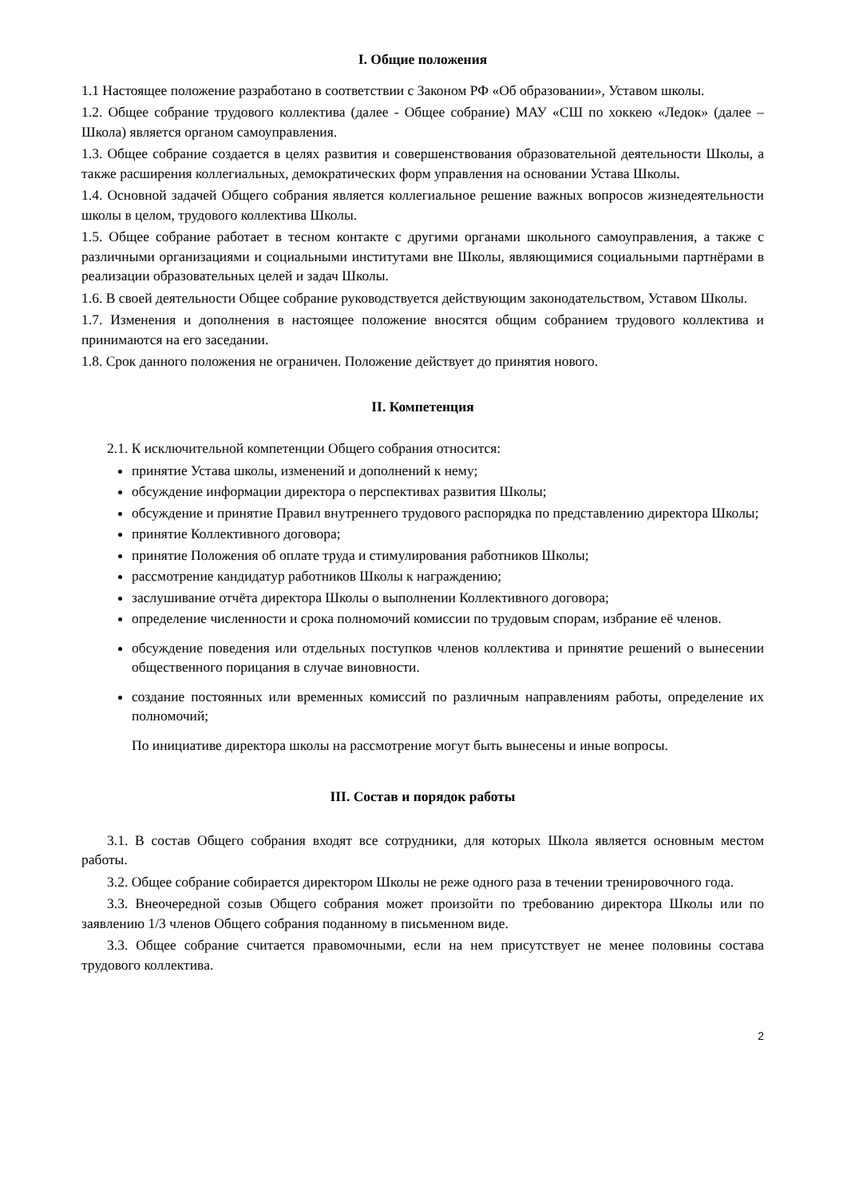I. Общие положения
1.1 Настоящее положение разработано в соответствии с Законом РФ «Об образовании», Уставом школы.
1.2. Общее собрание трудового коллектива (далее - Общее собрание) МАУ «СШ по хоккею «Ледок» (далее – Школа) является органом самоуправления.
1.3. Общее собрание создается в целях развития и совершенствования образовательной деятельности Школы, а также расширения коллегиальных, демократических форм управления на основании Устава Школы.
1.4. Основной задачей Общего собрания является коллегиальное решение важных вопросов жизнедеятельности школы в целом, трудового коллектива Школы.
1.5. Общее собрание работает в тесном контакте с другими органами школьного самоуправления, а также с различными организациями и социальными институтами вне Школы, являющимися социальными партнёрами в реализации образовательных целей и задач Школы.
1.6. В своей деятельности Общее собрание руководствуется действующим законодательством, Уставом Школы.
1.7. Изменения и дополнения в настоящее положение вносятся общим собранием трудового коллектива и принимаются на его заседании.
1.8. Срок данного положения не ограничен. Положение действует до принятия нового.
II. Компетенция
2.1. К исключительной компетенции Общего собрания относится:
принятие Устава школы, изменений и дополнений к нему;
обсуждение информации директора о перспективах развития Школы;
обсуждение и принятие Правил внутреннего трудового распорядка по представлению директора Школы;
принятие Коллективного договора;
принятие Положения об оплате труда и стимулирования работников Школы;
рассмотрение кандидатур работников Школы к награждению;
заслушивание отчёта директора Школы о выполнении Коллективного договора;
определение численности и срока полномочий комиссии по трудовым спорам, избрание её членов.
обсуждение поведения или отдельных поступков членов коллектива и принятие решений о вынесении общественного порицания в случае виновности.
создание постоянных или временных комиссий по различным направлениям работы, определение их полномочий;
По инициативе директора школы на рассмотрение могут быть вынесены и иные вопросы.
III. Состав и порядок работы
3.1. В состав Общего собрания входят все сотрудники, для которых Школа является основным местом работы.
3.2. Общее собрание собирается директором Школы не реже одного раза в течении тренировочного года.
3.3. Внеочередной созыв Общего собрания может произойти по требованию директора Школы или по заявлению 1/3 членов Общего собрания поданному в письменном виде.
3.3. Общее собрание считается правомочными, если на нем присутствует не менее половины состава трудового коллектива.
2